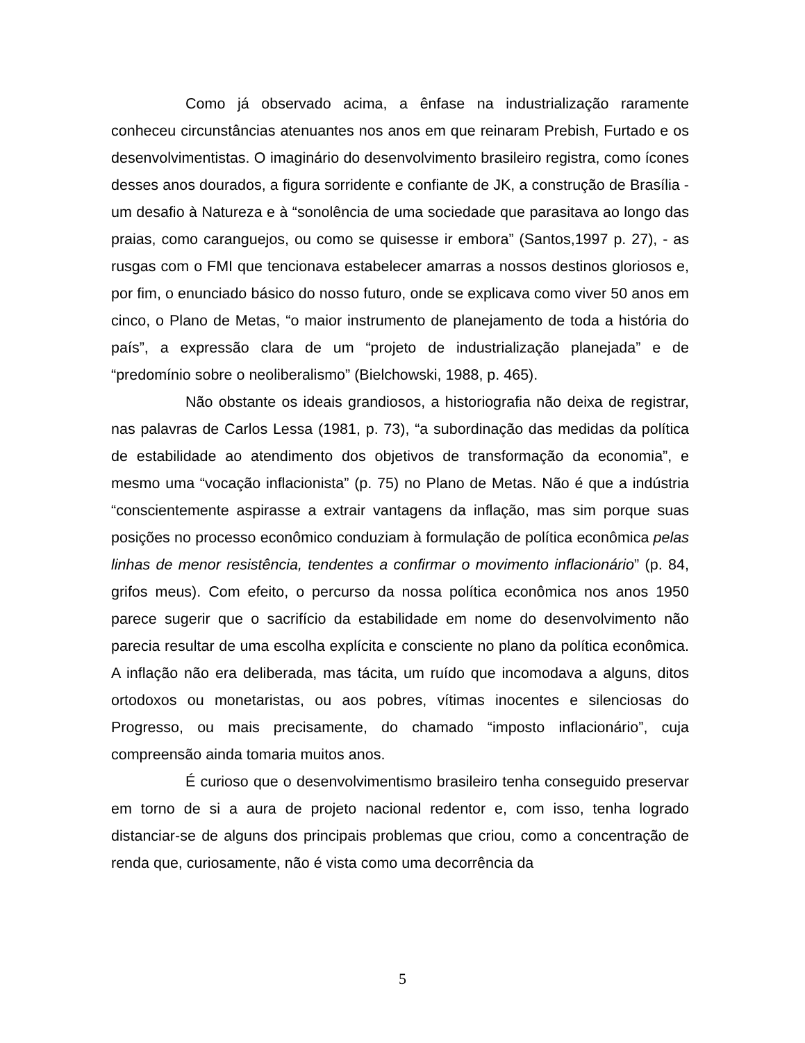Como já observado acima, a ênfase na industrialização raramente conheceu circunstâncias atenuantes nos anos em que reinaram Prebish, Furtado e os desenvolvimentistas. O imaginário do desenvolvimento brasileiro registra, como ícones desses anos dourados, a figura sorridente e confiante de JK, a construção de Brasília - um desafio à Natureza e à “sonolência de uma sociedade que parasitava ao longo das praias, como caranguejos, ou como se quisesse ir embora” (Santos,1997 p. 27), - as rusgas com o FMI que tencionava estabelecer amarras a nossos destinos gloriosos e, por fim, o enunciado básico do nosso futuro, onde se explicava como viver 50 anos em cinco, o Plano de Metas, “o maior instrumento de planejamento de toda a história do país”, a expressão clara de um “projeto de industrialização planejada” e de “predomínio sobre o neoliberalismo” (Bielchowski, 1988, p. 465).
Não obstante os ideais grandiosos, a historiografia não deixa de registrar, nas palavras de Carlos Lessa (1981, p. 73), “a subordinação das medidas da política de estabilidade ao atendimento dos objetivos de transformação da economia”, e mesmo uma “vocação inflacionista” (p. 75) no Plano de Metas. Não é que a indústria “conscientemente aspirasse a extrair vantagens da inflação, mas sim porque suas posições no processo econômico conduziam à formulação de política econômica pelas linhas de menor resistência, tendentes a confirmar o movimento inflacionário” (p. 84, grifos meus). Com efeito, o percurso da nossa política econômica nos anos 1950 parece sugerir que o sacrifício da estabilidade em nome do desenvolvimento não parecia resultar de uma escolha explícita e consciente no plano da política econômica. A inflação não era deliberada, mas tácita, um ruído que incomodava a alguns, ditos ortodoxos ou monetaristas, ou aos pobres, vítimas inocentes e silenciosas do Progresso, ou mais precisamente, do chamado “imposto inflacionário”, cuja compreensão ainda tomaria muitos anos.
É curioso que o desenvolvimentismo brasileiro tenha conseguido preservar em torno de si a aura de projeto nacional redentor e, com isso, tenha logrado distanciar-se de alguns dos principais problemas que criou, como a concentração de renda que, curiosamente, não é vista como uma decorrência da
5